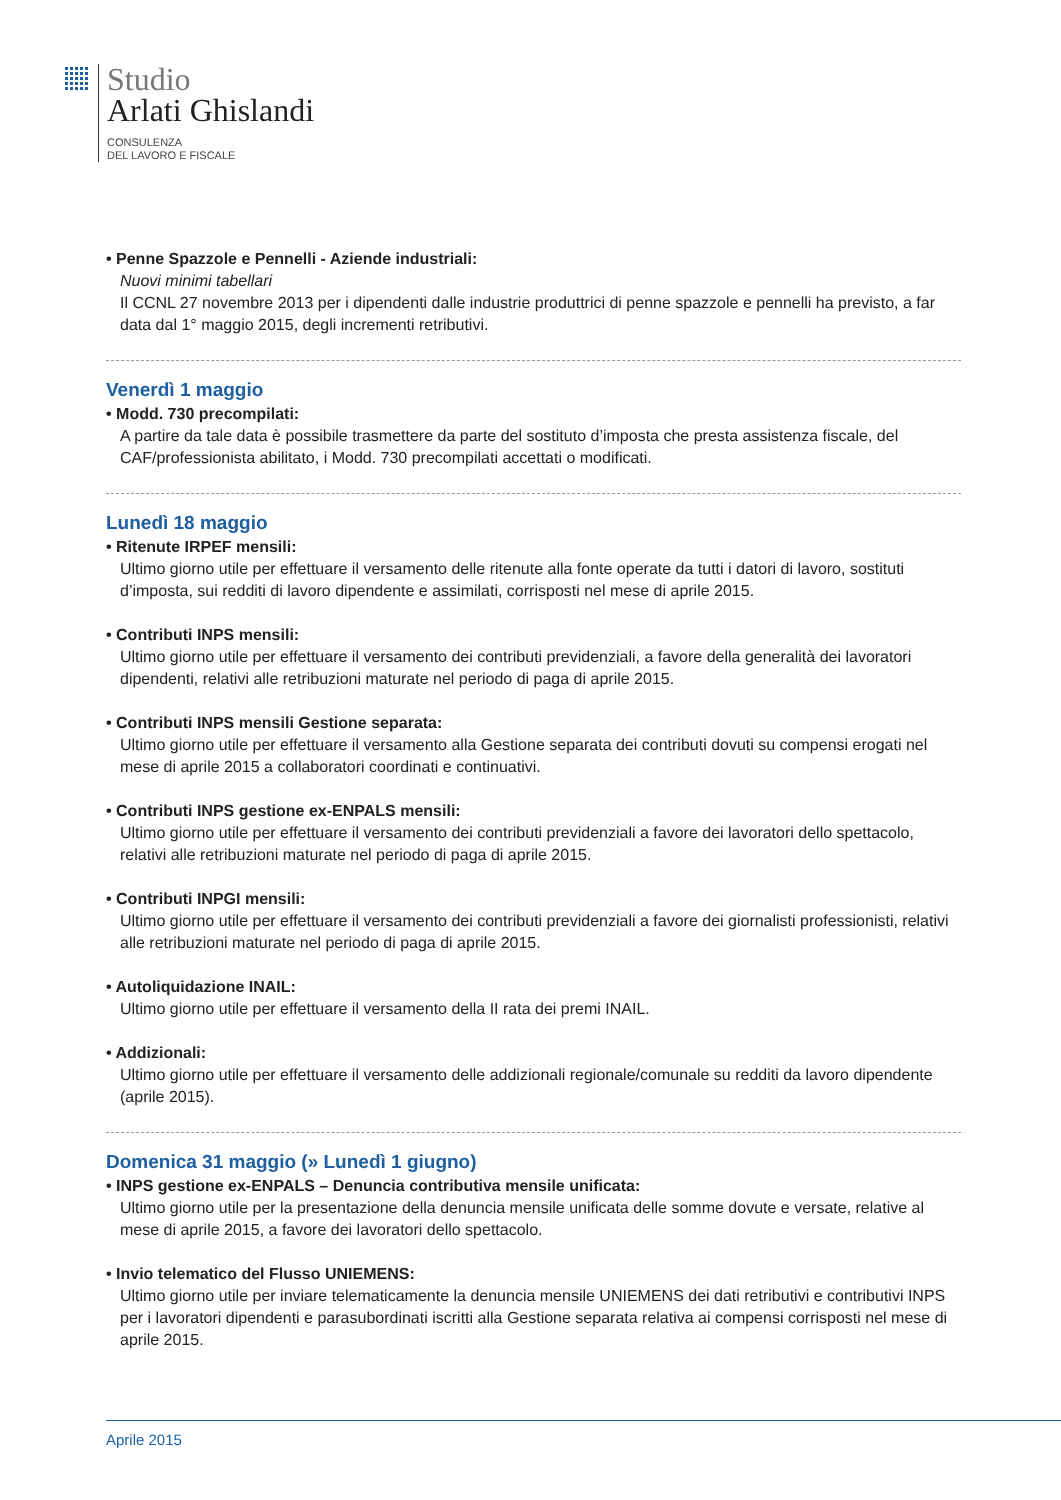Studio
Arlati Ghislandi
CONSULENZA
DEL LAVORO E FISCALE
• Penne Spazzole e Pennelli - Aziende industriali:
Nuovi minimi tabellari
Il CCNL 27 novembre 2013 per i dipendenti dalle industrie produttrici di penne spazzole e pennelli ha previsto, a far data dal 1° maggio 2015, degli incrementi retributivi.
Venerdì 1 maggio
• Modd. 730 precompilati:
A partire da tale data è possibile trasmettere da parte del sostituto d’imposta che presta assistenza fiscale, del CAF/professionista abilitato, i Modd. 730 precompilati accettati o modificati.
Lunedì 18 maggio
• Ritenute IRPEF mensili:
Ultimo giorno utile per effettuare il versamento delle ritenute alla fonte operate da tutti i datori di lavoro, sostituti d’imposta, sui redditi di lavoro dipendente e assimilati, corrisposti nel mese di aprile 2015.
• Contributi INPS mensili:
Ultimo giorno utile per effettuare il versamento dei contributi previdenziali, a favore della generalità dei lavoratori dipendenti, relativi alle retribuzioni maturate nel periodo di paga di aprile 2015.
• Contributi INPS mensili Gestione separata:
Ultimo giorno utile per effettuare il versamento alla Gestione separata dei contributi dovuti su compensi erogati nel mese di aprile 2015 a collaboratori coordinati e continuativi.
• Contributi INPS gestione ex-ENPALS mensili:
Ultimo giorno utile per effettuare il versamento dei contributi previdenziali a favore dei lavoratori dello spettacolo, relativi alle retribuzioni maturate nel periodo di paga di aprile 2015.
• Contributi INPGI mensili:
Ultimo giorno utile per effettuare il versamento dei contributi previdenziali a favore dei giornalisti professionisti, relativi alle retribuzioni maturate nel periodo di paga di aprile 2015.
• Autoliquidazione INAIL:
Ultimo giorno utile per effettuare il versamento della II rata dei premi INAIL.
• Addizionali:
Ultimo giorno utile per effettuare il versamento delle addizionali regionale/comunale su redditi da lavoro dipendente (aprile 2015).
Domenica 31 maggio (» Lunedì 1 giugno)
• INPS gestione ex-ENPALS – Denuncia contributiva mensile unificata:
Ultimo giorno utile per la presentazione della denuncia mensile unificata delle somme dovute e versate, relative al mese di aprile 2015, a favore dei lavoratori dello spettacolo.
• Invio telematico del Flusso UNIEMENS:
Ultimo giorno utile per inviare telematicamente la denuncia mensile UNIEMENS dei dati retributivi e contributivi INPS per i lavoratori dipendenti e parasubordinati iscritti alla Gestione separata relativa ai compensi corrisposti nel mese di aprile 2015.
Aprile 2015